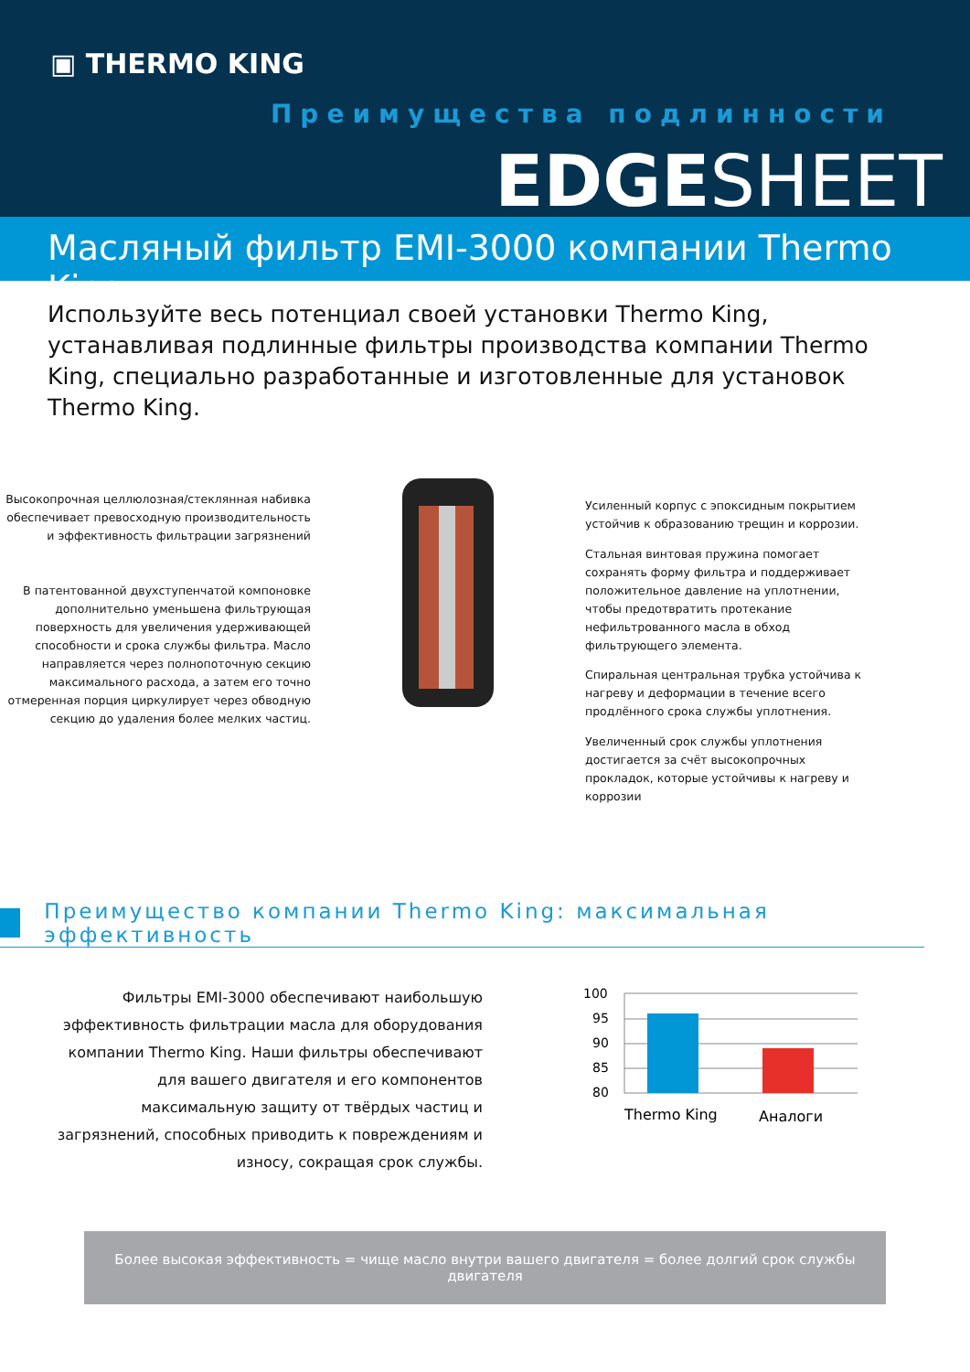▣ THERMO KING
Преимущества подлинности
EDGESHEET
Масляный фильтр EMI-3000 компании Thermo King
Используйте весь потенциал своей установки Thermo King, устанавливая подлинные фильтры производства компании Thermo King, специально разработанные и изготовленные для установок Thermo King.
Высокопрочная целлюлозная/стеклянная набивка обеспечивает превосходную производительность и эффективность фильтрации загрязнений
В патентованной двухступенчатой компоновке дополнительно уменьшена фильтрующая поверхность для увеличения удерживающей способности и срока службы фильтра. Масло направляется через полнопоточную секцию максимального расхода, а затем его точно отмеренная порция циркулирует через обводную секцию до удаления более мелких частиц.
Усиленный корпус с эпоксидным покрытием устойчив к образованию трещин и коррозии.
Стальная винтовая пружина помогает сохранять форму фильтра и поддерживает положительное давление на уплотнении, чтобы предотвратить протекание нефильтрованного масла в обход фильтрующего элемента.
Спиральная центральная трубка устойчива к нагреву и деформации в течение всего продлённого срока службы уплотнения.
Увеличенный срок службы уплотнения достигается за счёт высокопрочных прокладок, которые устойчивы к нагреву и коррозии
Преимущество компании Thermo King: максимальная эффективность
Фильтры EMI-3000 обеспечивают наибольшую эффективность фильтрации масла для оборудования компании Thermo King. Наши фильтры обеспечивают для вашего двигателя и его компонентов максимальную защиту от твёрдых частиц и загрязнений, способных приводить к повреждениям и износу, сокращая срок службы.
100
95
90
85
80
Thermo King
Аналоги
Более высокая эффективность = чище масло внутри вашего двигателя = более долгий срок службы двигателя